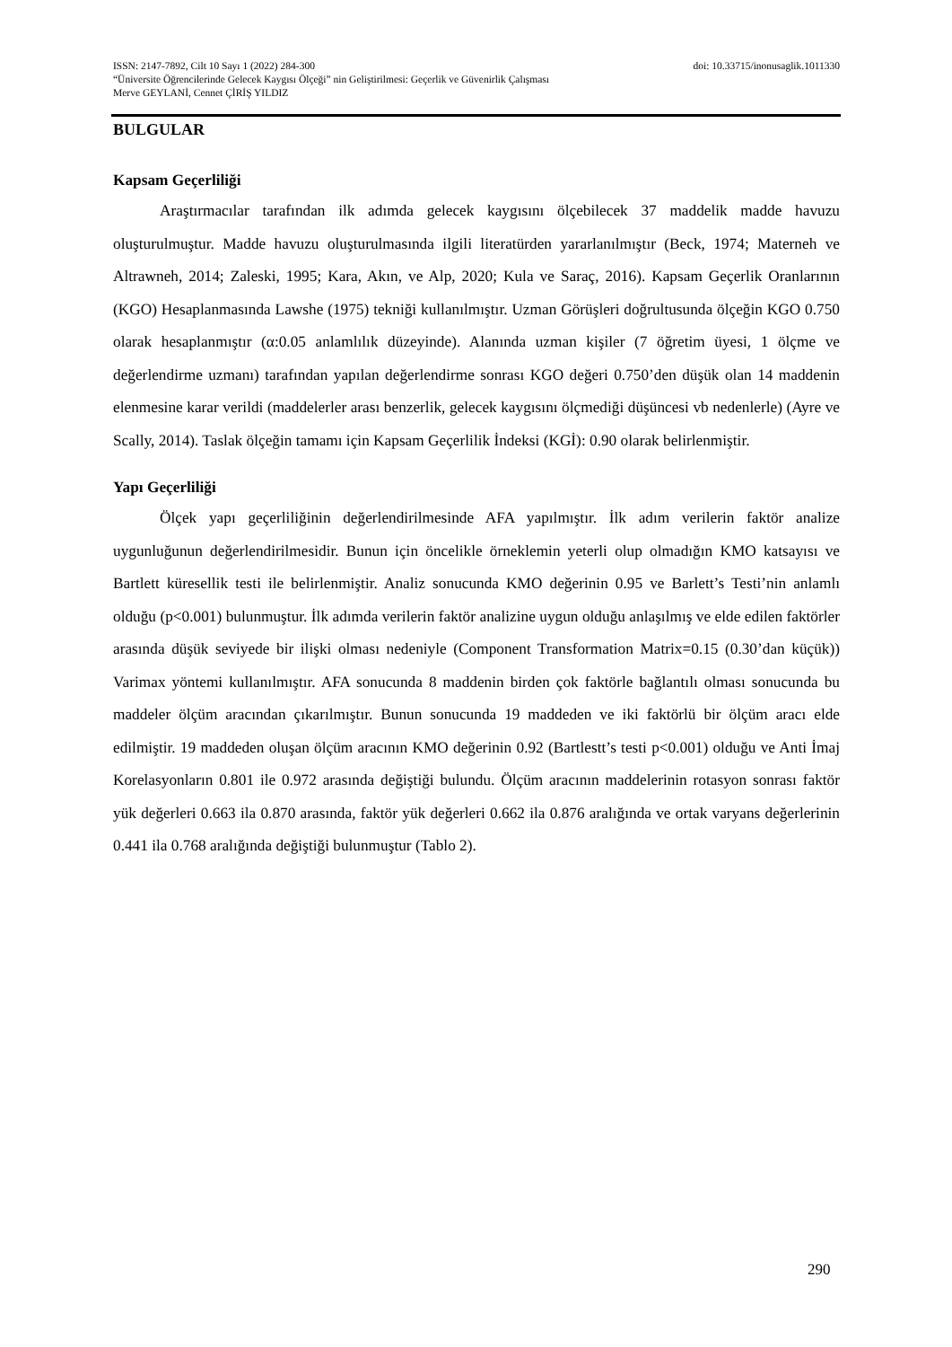ISSN: 2147-7892, Cilt 10 Sayı 1 (2022) 284-300 doi: 10.33715/inonusaglik.1011330
“Üniversite Öğrencilerinde Gelecek Kaygısı Ölçeği” nin Geliştirilmesi: Geçerlik ve Güvenirlik Çalışması
Merve GEYLANİ, Cennet ÇİRİŞ YILDIZ
BULGULAR
Kapsam Geçerliliği
Araştırmacılar tarafından ilk adımda gelecek kaygısını ölçebilecek 37 maddelik madde havuzu oluşturulmuştur. Madde havuzu oluşturulmasında ilgili literatürden yararlanılmıştır (Beck, 1974; Materneh ve Altrawneh, 2014; Zaleski, 1995; Kara, Akın, ve Alp, 2020; Kula ve Saraç, 2016). Kapsam Geçerlik Oranlarının (KGO) Hesaplanmasında Lawshe (1975) tekniği kullanılmıştır. Uzman Görüşleri doğrultusunda ölçeğin KGO 0.750 olarak hesaplanmıştır (α:0.05 anlamlılık düzeyinde). Alanında uzman kişiler (7 öğretim üyesi, 1 ölçme ve değerlendirme uzmanı) tarafından yapılan değerlendirme sonrası KGO değeri 0.750’den düşük olan 14 maddenin elenmesine karar verildi (maddelerler arası benzerlik, gelecek kaygısını ölçmediği düşüncesi vb nedenlerle) (Ayre ve Scally, 2014). Taslak ölçeğin tamamı için Kapsam Geçerlilik İndeksi (KGİ): 0.90 olarak belirlenmiştir.
Yapı Geçerliliği
Ölçek yapı geçerliliğinin değerlendirilmesinde AFA yapılmıştır. İlk adım verilerin faktör analize uygunluğunun değerlendirilmesidir. Bunun için öncelikle örneklemin yeterli olup olmadığın KMO katsayısı ve Bartlett küresellik testi ile belirlenmiştir. Analiz sonucunda KMO değerinin 0.95 ve Barlett’s Testi’nin anlamlı olduğu (p<0.001) bulunmuştur. İlk adımda verilerin faktör analizine uygun olduğu anlaşılmış ve elde edilen faktörler arasında düşük seviyede bir ilişki olması nedeniyle (Component Transformation Matrix=0.15 (0.30’dan küçük)) Varimax yöntemi kullanılmıştır. AFA sonucunda 8 maddenin birden çok faktörle bağlantılı olması sonucunda bu maddeler ölçüm aracından çıkarılmıştır. Bunun sonucunda 19 maddeden ve iki faktörlü bir ölçüm aracı elde edilmiştir. 19 maddeden oluşan ölçüm aracının KMO değerinin 0.92 (Bartlestt’s testi p<0.001) olduğu ve Anti İmaj Korelasyonların 0.801 ile 0.972 arasında değiştiği bulundu. Ölçüm aracının maddelerinin rotasyon sonrası faktör yük değerleri 0.663 ila 0.870 arasında, faktör yük değerleri 0.662 ila 0.876 aralığında ve ortak varyans değerlerinin 0.441 ila 0.768 aralığında değiştiği bulunmuştur (Tablo 2).
290